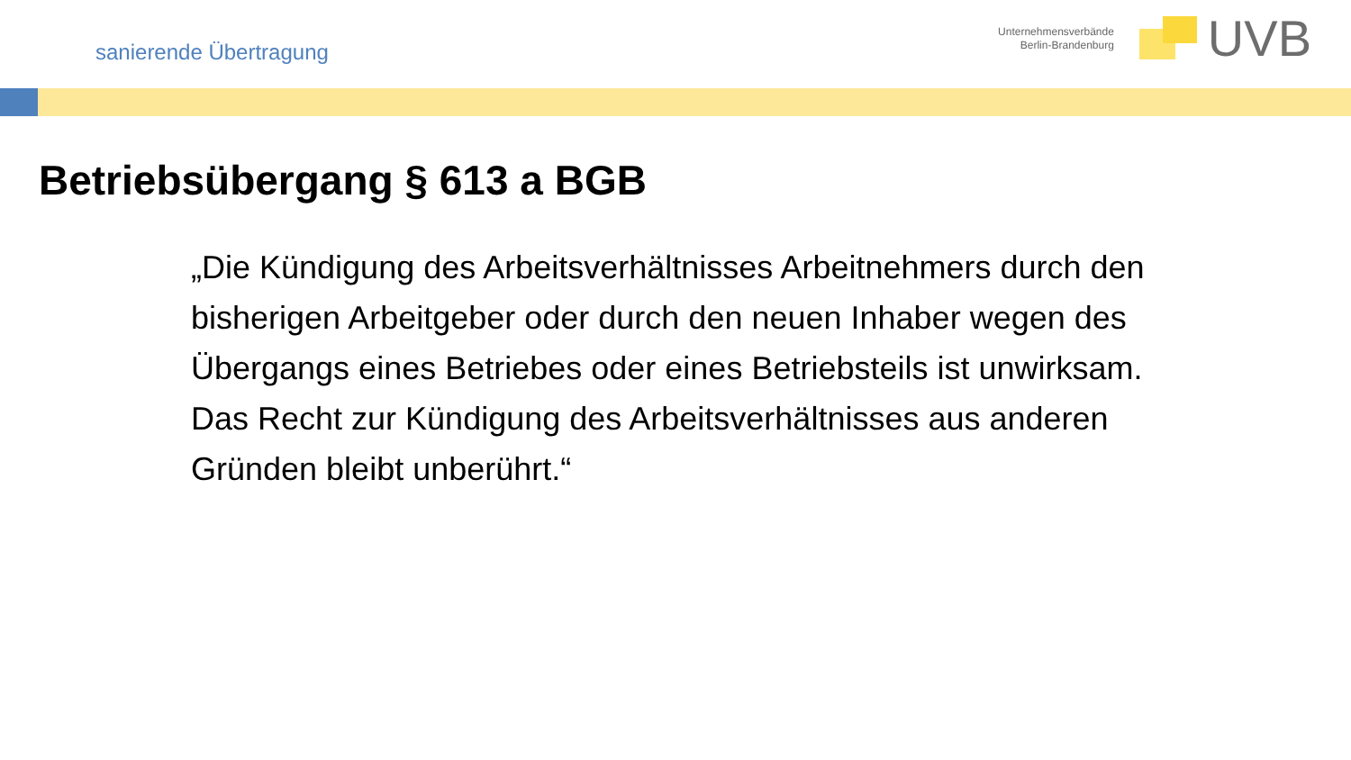sanierende Übertragung
Unternehmensverbände
Berlin-Brandenburg
UVB
Betriebsübergang § 613 a BGB
„Die Kündigung des Arbeitsverhältnisses Arbeitnehmers durch den bisherigen Arbeitgeber oder durch den neuen Inhaber wegen des Übergangs eines Betriebes oder eines Betriebsteils ist unwirksam. Das Recht zur Kündigung des Arbeitsverhältnisses aus anderen Gründen bleibt unberührt.“